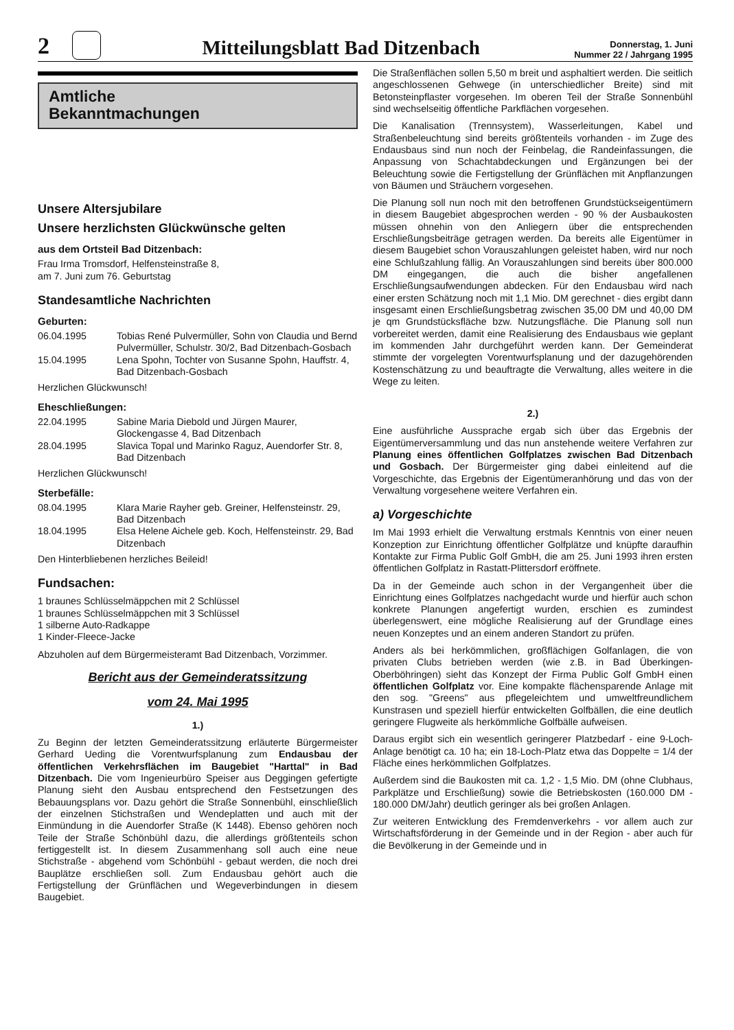2
Mitteilungsblatt Bad Ditzenbach
Donnerstag, 1. Juni
Nummer 22 / Jahrgang 1995
Amtliche
Bekanntmachungen
Unsere Altersjubilare
Unsere herzlichsten Glückwünsche gelten
aus dem Ortsteil Bad Ditzenbach:
Frau Irma Tromsdorf, Helfensteinstraße 8,
am 7. Juni zum 76. Geburtstag
Standesamtliche Nachrichten
Geburten:
06.04.1995 Tobias René Pulvermüller, Sohn von Claudia und Bernd Pulvermüller, Schulstr. 30/2, Bad Ditzenbach-Gosbach
15.04.1995 Lena Spohn, Tochter von Susanne Spohn, Hauffstr. 4, Bad Ditzenbach-Gosbach
Herzlichen Glückwunsch!
Eheschließungen:
22.04.1995 Sabine Maria Diebold und Jürgen Maurer, Glockengasse 4, Bad Ditzenbach
28.04.1995 Slavica Topal und Marinko Raguz, Auendorfer Str. 8, Bad Ditzenbach
Herzlichen Glückwunsch!
Sterbefälle:
08.04.1995 Klara Marie Rayher geb. Greiner, Helfensteinstr. 29, Bad Ditzenbach
18.04.1995 Elsa Helene Aichele geb. Koch, Helfensteinstr. 29, Bad Ditzenbach
Den Hinterbliebenen herzliches Beileid!
Fundsachen:
1 braunes Schlüsselmäppchen mit 2 Schlüssel
1 braunes Schlüsselmäppchen mit 3 Schlüssel
1 silberne Auto-Radkappe
1 Kinder-Fleece-Jacke
Abzuholen auf dem Bürgermeisteramt Bad Ditzenbach, Vorzimmer.
Bericht aus der Gemeinderatssitzung
vom 24. Mai 1995
1.)
Zu Beginn der letzten Gemeinderatssitzung erläuterte Bürgermeister Gerhard Ueding die Vorentwurfsplanung zum Endausbau der öffentlichen Verkehrsflächen im Baugebiet "Harttal" in Bad Ditzenbach. Die vom Ingenieurbüro Speiser aus Deggingen gefertigte Planung sieht den Ausbau entsprechend den Festsetzungen des Bebauungsplans vor. Dazu gehört die Straße Sonnenbühl, einschließlich der einzelnen Stichstraßen und Wendeplatten und auch mit der Einmündung in die Auendorfer Straße (K 1448). Ebenso gehören noch Teile der Straße Schönbühl dazu, die allerdings größtenteils schon fertiggestellt ist. In diesem Zusammenhang soll auch eine neue Stichstraße - abgehend vom Schönbühl - gebaut werden, die noch drei Bauplätze erschließen soll. Zum Endausbau gehört auch die Fertigstellung der Grünflächen und Wegeverbindungen in diesem Baugebiet.
Die Straßenflächen sollen 5,50 m breit und asphaltiert werden. Die seitlich angeschlossenen Gehwege (in unterschiedlicher Breite) sind mit Betonsteinpflaster vorgesehen. Im oberen Teil der Straße Sonnenbühl sind wechselseitig öffentliche Parkflächen vorgesehen.
Die Kanalisation (Trennsystem), Wasserleitungen, Kabel und Straßenbeleuchtung sind bereits größtenteils vorhanden - im Zuge des Endausbaus sind nun noch der Feinbelag, die Randeinfassungen, die Anpassung von Schachtabdeckungen und Ergänzungen bei der Beleuchtung sowie die Fertigstellung der Grünflächen mit Anpflanzungen von Bäumen und Sträuchern vorgesehen.
Die Planung soll nun noch mit den betroffenen Grundstückseigentümern in diesem Baugebiet abgesprochen werden - 90 % der Ausbaukosten müssen ohnehin von den Anliegern über die entsprechenden Erschließungsbeiträge getragen werden. Da bereits alle Eigentümer in diesem Baugebiet schon Vorauszahlungen geleistet haben, wird nur noch eine Schlußzahlung fällig. An Vorauszahlungen sind bereits über 800.000 DM eingegangen, die auch die bisher angefallenen Erschließungsaufwendungen abdecken. Für den Endausbau wird nach einer ersten Schätzung noch mit 1,1 Mio. DM gerechnet - dies ergibt dann insgesamt einen Erschließungsbetrag zwischen 35,00 DM und 40,00 DM je qm Grundstücksfläche bzw. Nutzungsfläche. Die Planung soll nun vorbereitet werden, damit eine Realisierung des Endausbaus wie geplant im kommenden Jahr durchgeführt werden kann. Der Gemeinderat stimmte der vorgelegten Vorentwurfsplanung und der dazugehörenden Kostenschätzung zu und beauftragte die Verwaltung, alles weitere in die Wege zu leiten.
2.)
Eine ausführliche Aussprache ergab sich über das Ergebnis der Eigentümerversammlung und das nun anstehende weitere Verfahren zur Planung eines öffentlichen Golfplatzes zwischen Bad Ditzenbach und Gosbach. Der Bürgermeister ging dabei einleitend auf die Vorgeschichte, das Ergebnis der Eigentümeranhörung und das von der Verwaltung vorgesehene weitere Verfahren ein.
a) Vorgeschichte
Im Mai 1993 erhielt die Verwaltung erstmals Kenntnis von einer neuen Konzeption zur Einrichtung öffentlicher Golfplätze und knüpfte daraufhin Kontakte zur Firma Public Golf GmbH, die am 25. Juni 1993 ihren ersten öffentlichen Golfplatz in Rastatt-Plittersdorf eröffnete.
Da in der Gemeinde auch schon in der Vergangenheit über die Einrichtung eines Golfplatzes nachgedacht wurde und hierfür auch schon konkrete Planungen angefertigt wurden, erschien es zumindest überlegenswert, eine mögliche Realisierung auf der Grundlage eines neuen Konzeptes und an einem anderen Standort zu prüfen.
Anders als bei herkömmlichen, großflächigen Golfanlagen, die von privaten Clubs betrieben werden (wie z.B. in Bad Überkingen-Oberböhringen) sieht das Konzept der Firma Public Golf GmbH einen öffentlichen Golfplatz vor. Eine kompakte flächensparende Anlage mit den sog. "Greens" aus pflegeleichtem und umweltfreundlichem Kunstrasen und speziell hierfür entwickelten Golfbällen, die eine deutlich geringere Flugweite als herkömmliche Golfbälle aufweisen.
Daraus ergibt sich ein wesentlich geringerer Platzbedarf - eine 9-Loch-Anlage benötigt ca. 10 ha; ein 18-Loch-Platz etwa das Doppelte = 1/4 der Fläche eines herkömmlichen Golfplatzes.
Außerdem sind die Baukosten mit ca. 1,2 - 1,5 Mio. DM (ohne Clubhaus, Parkplätze und Erschließung) sowie die Betriebskosten (160.000 DM - 180.000 DM/Jahr) deutlich geringer als bei großen Anlagen.
Zur weiteren Entwicklung des Fremdenverkehrs - vor allem auch zur Wirtschaftsförderung in der Gemeinde und in der Region - aber auch für die Bevölkerung in der Gemeinde und in